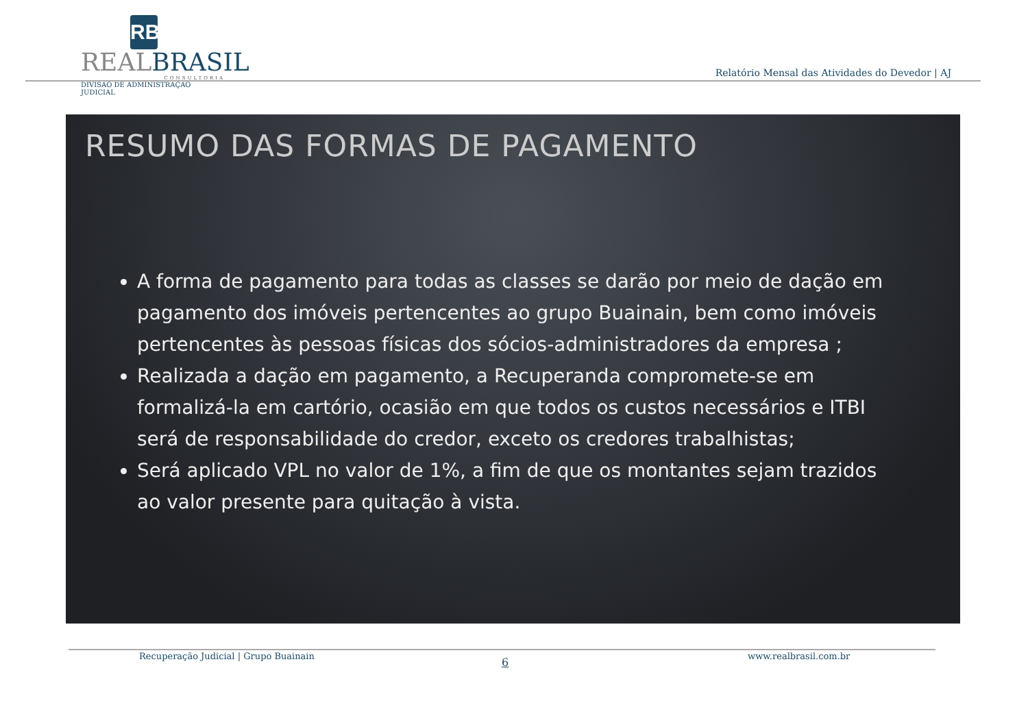RB
REALBRASIL
CONSULTORIA
DIVISÃO DE ADMINISTRAÇÃO JUDICIAL
Relatório Mensal das Atividades do Devedor | AJ
RESUMO DAS FORMAS DE PAGAMENTO
A forma de pagamento para todas as classes se darão por meio de dação em pagamento dos imóveis pertencentes ao grupo Buainain, bem como imóveis pertencentes às pessoas físicas dos sócios-administradores da empresa ;
Realizada a dação em pagamento, a Recuperanda compromete-se em formalizá-la em cartório, ocasião em que todos os custos necessários e ITBI será de responsabilidade do credor, exceto os credores trabalhistas;
Será aplicado VPL no valor de 1%, a fim de que os montantes sejam trazidos ao valor presente para quitação à vista.
Recuperação Judicial | Grupo Buainain
6 www.realbrasil.com.br